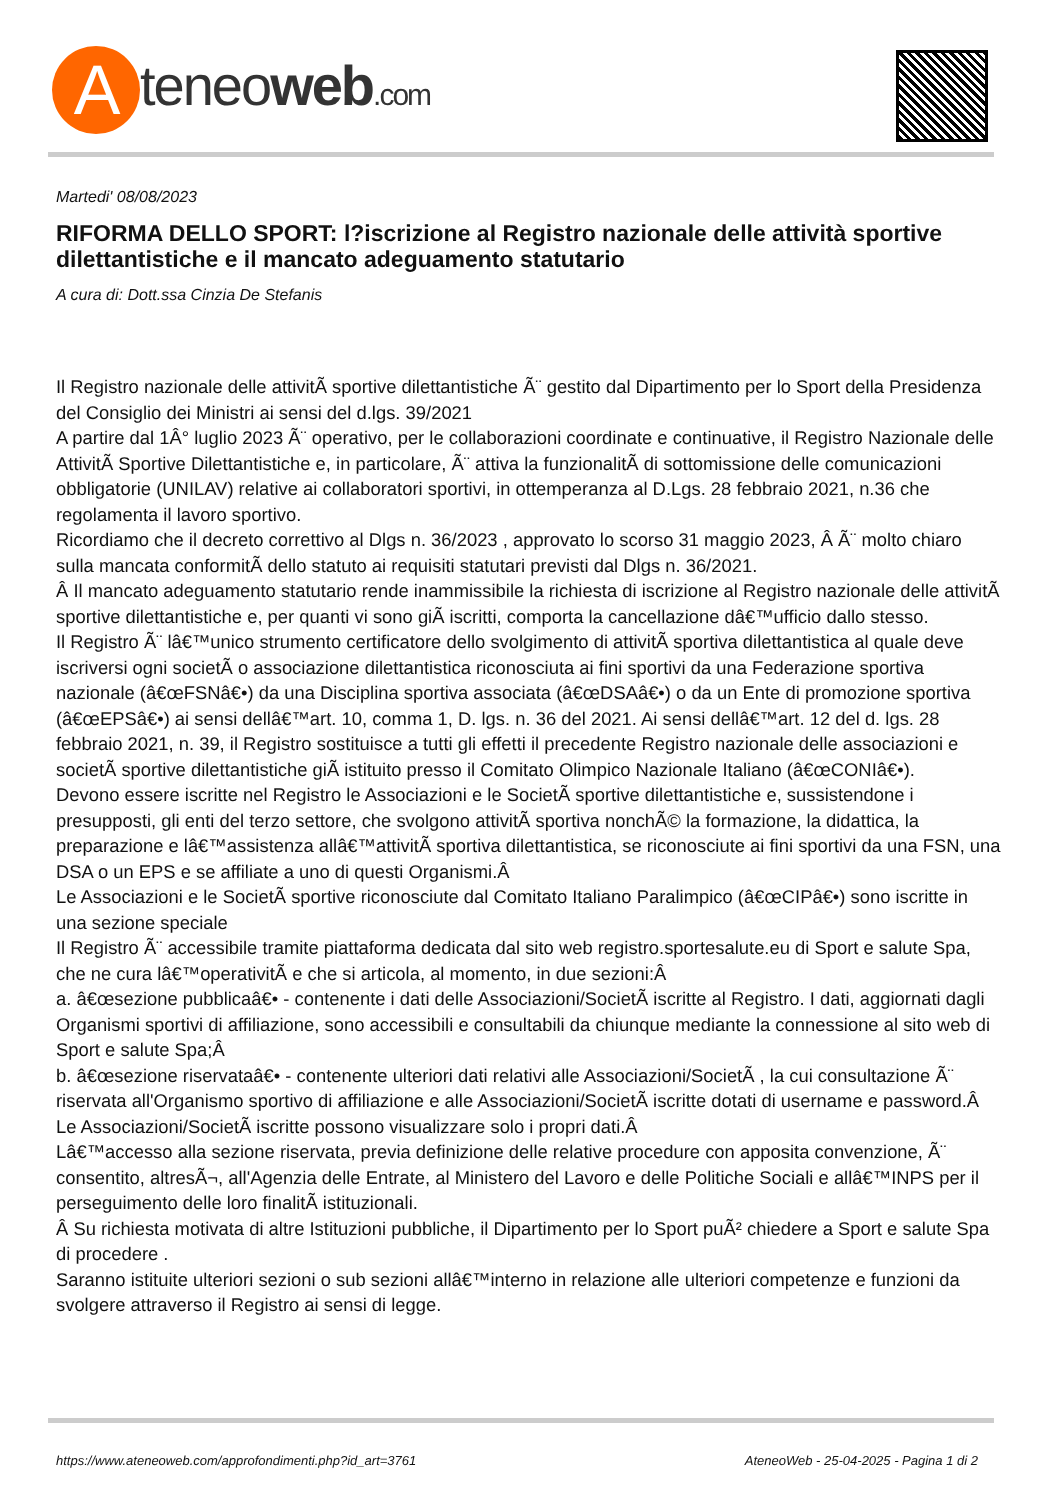Ateneoweb.com
Martedi' 08/08/2023
RIFORMA DELLO SPORT: l?iscrizione al Registro nazionale delle attività sportive dilettantistiche e il mancato adeguamento statutario
A cura di: Dott.ssa Cinzia De Stefanis
Il Registro nazionale delle attivitÃ sportive dilettantistiche Ã¨ gestito dal Dipartimento per lo Sport della Presidenza del Consiglio dei Ministri ai sensi del d.lgs. 39/2021
A partire dal 1Â° luglio 2023 Ã¨ operativo, per le collaborazioni coordinate e continuative, il Registro Nazionale delle AttivitÃ Sportive Dilettantistiche e, in particolare, Ã¨ attiva la funzionalitÃ di sottomissione delle comunicazioni obbligatorie (UNILAV) relative ai collaboratori sportivi, in ottemperanza al D.Lgs. 28 febbraio 2021, n.36 che regolamenta il lavoro sportivo.
Ricordiamo che il decreto correttivo al Dlgs n. 36/2023 , approvato lo scorso 31 maggio 2023, Â Ã¨ molto chiaro sulla mancata conformitÃ dello statuto ai requisiti statutari previsti dal Dlgs n. 36/2021.
Â Il mancato adeguamento statutario rende inammissibile la richiesta di iscrizione al Registro nazionale delle attivitÃ sportive dilettantistiche e, per quanti vi sono giÃ iscritti, comporta la cancellazione dâ€™ufficio dallo stesso.
Il Registro Ã¨ lâ€™unico strumento certificatore dello svolgimento di attivitÃ sportiva dilettantistica al quale deve iscriversi ogni societÃ o associazione dilettantistica riconosciuta ai fini sportivi da una Federazione sportiva nazionale (â€œFSNâ€•) da una Disciplina sportiva associata (â€œDSAâ€•) o da un Ente di promozione sportiva (â€œEPSâ€•) ai sensi dellâ€™art. 10, comma 1, D. lgs. n. 36 del 2021. Ai sensi dellâ€™art. 12 del d. lgs. 28 febbraio 2021, n. 39, il Registro sostituisce a tutti gli effetti il precedente Registro nazionale delle associazioni e societÃ sportive dilettantistiche giÃ istituito presso il Comitato Olimpico Nazionale Italiano (â€œCONIâ€•).
Devono essere iscritte nel Registro le Associazioni e le SocietÃ sportive dilettantistiche e, sussistendone i presupposti, gli enti del terzo settore, che svolgono attivitÃ sportiva nonchÃ© la formazione, la didattica, la preparazione e lâ€™assistenza allâ€™attivitÃ sportiva dilettantistica, se riconosciute ai fini sportivi da una FSN, una DSA o un EPS e se affiliate a uno di questi Organismi.Â
Le Associazioni e le SocietÃ sportive riconosciute dal Comitato Italiano Paralimpico (â€œCIPâ€•) sono iscritte in una sezione speciale
Il Registro Ã¨ accessibile tramite piattaforma dedicata dal sito web registro.sportesalute.eu di Sport e salute Spa, che ne cura lâ€™operativitÃ e che si articola, al momento, in due sezioni:Â
a. â€œsezione pubblicaâ€• - contenente i dati delle Associazioni/SocietÃ iscritte al Registro. I dati, aggiornati dagli Organismi sportivi di affiliazione, sono accessibili e consultabili da chiunque mediante la connessione al sito web di Sport e salute Spa;Â
b. â€œsezione riservataâ€• - contenente ulteriori dati relativi alle Associazioni/SocietÃ , la cui consultazione Ã¨ riservata all'Organismo sportivo di affiliazione e alle Associazioni/SocietÃ iscritte dotati di username e password.Â
Le Associazioni/SocietÃ iscritte possono visualizzare solo i propri dati.Â
Lâ€™accesso alla sezione riservata, previa definizione delle relative procedure con apposita convenzione, Ã¨ consentito, altresÃ¬, all'Agenzia delle Entrate, al Ministero del Lavoro e delle Politiche Sociali e allâ€™INPS per il perseguimento delle loro finalitÃ istituzionali.
Â Su richiesta motivata di altre Istituzioni pubbliche, il Dipartimento per lo Sport puÃ² chiedere a Sport e salute Spa di procedere .
Saranno istituite ulteriori sezioni o sub sezioni allâ€™interno in relazione alle ulteriori competenze e funzioni da svolgere attraverso il Registro ai sensi di legge.
https://www.ateneoweb.com/approfondimenti.php?id_art=3761 AteneoWeb - 25-04-2025 - Pagina 1 di 2